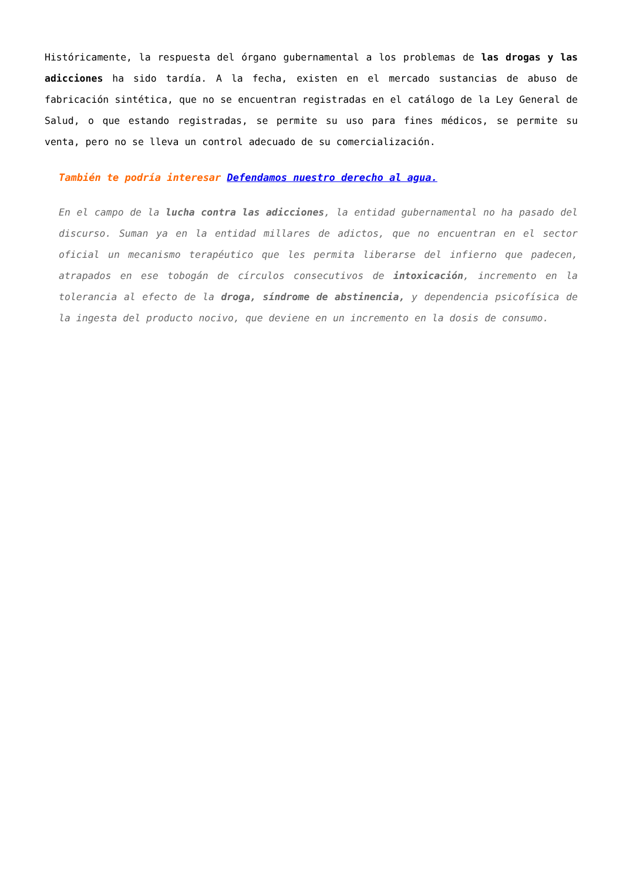Históricamente, la respuesta del órgano gubernamental a los problemas de las drogas y las adicciones ha sido tardía. A la fecha, existen en el mercado sustancias de abuso de fabricación sintética, que no se encuentran registradas en el catálogo de la Ley General de Salud, o que estando registradas, se permite su uso para fines médicos, se permite su venta, pero no se lleva un control adecuado de su comercialización.
También te podría interesar Defendamos nuestro derecho al agua.
En el campo de la lucha contra las adicciones, la entidad gubernamental no ha pasado del discurso. Suman ya en la entidad millares de adictos, que no encuentran en el sector oficial un mecanismo terapéutico que les permita liberarse del infierno que padecen, atrapados en ese tobogán de círculos consecutivos de intoxicación, incremento en la tolerancia al efecto de la droga, síndrome de abstinencia, y dependencia psicofísica de la ingesta del producto nocivo, que deviene en un incremento en la dosis de consumo.